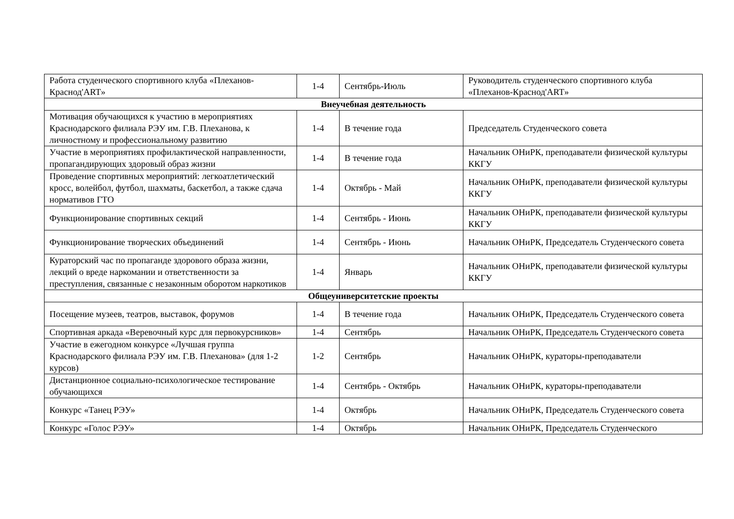| Работа студенческого спортивного клуба «Плеханов-Краснод'ART» | 1-4 | Сентябрь-Июль | Руководитель студенческого спортивного клуба «Плеханов-Краснод'ART» |
| Внеучебная деятельность | | | |
| Мотивация обучающихся к участию в мероприятиях Краснодарского филиала РЭУ им. Г.В. Плеханова, к личностному и профессиональному развитию | 1-4 | В течение года | Председатель Студенческого совета |
| Участие в мероприятиях профилактической направленности, пропагандирующих здоровый образ жизни | 1-4 | В течение года | Начальник ОНиРК, преподаватели физической культуры ККГУ |
| Проведение спортивных мероприятий: легкоатлетический кросс, волейбол, футбол, шахматы, баскетбол, а также сдача нормативов ГТО | 1-4 | Октябрь - Май | Начальник ОНиРК, преподаватели физической культуры ККГУ |
| Функционирование спортивных секций | 1-4 | Сентябрь - Июнь | Начальник ОНиРК, преподаватели физической культуры ККГУ |
| Функционирование творческих объединений | 1-4 | Сентябрь - Июнь | Начальник ОНиРК, Председатель Студенческого совета |
| Кураторский час по пропаганде здорового образа жизни, лекций о вреде наркомании и ответственности за преступления, связанные с незаконным оборотом наркотиков | 1-4 | Январь | Начальник ОНиРК, преподаватели физической культуры ККГУ |
| Общеуниверситетские проекты | | | |
| Посещение музеев, театров, выставок, форумов | 1-4 | В течение года | Начальник ОНиРК, Председатель Студенческого совета |
| Спортивная аркада «Веревочный курс для первокурсников» | 1-4 | Сентябрь | Начальник ОНиРК, Председатель Студенческого совета |
| Участие в ежегодном конкурсе «Лучшая группа Краснодарского филиала РЭУ им. Г.В. Плеханова» (для 1-2 курсов) | 1-2 | Сентябрь | Начальник ОНиРК, кураторы-преподаватели |
| Дистанционное социально-психологическое тестирование обучающихся | 1-4 | Сентябрь - Октябрь | Начальник ОНиРК, кураторы-преподаватели |
| Конкурс «Танец РЭУ» | 1-4 | Октябрь | Начальник ОНиРК, Председатель Студенческого совета |
| Конкурс «Голос РЭУ» | 1-4 | Октябрь | Начальник ОНиРК, Председатель Студенческого |